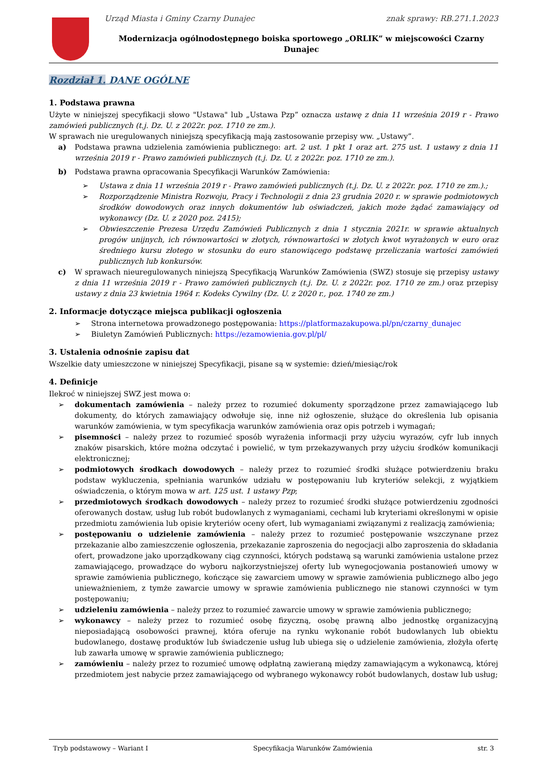Urząd Miasta i Gminy Czarny Dunajec znak sprawy: RB.271.1.2023
Modernizacja ogólnodostępnego boiska sportowego „ORLIK” w miejscowości Czarny Dunajec
Rozdział 1. DANE OGÓLNE
1. Podstawa prawna
Użyte w niniejszej specyfikacji słowo "Ustawa" lub „Ustawa Pzp” oznacza ustawę z dnia 11 września 2019 r - Prawo zamówień publicznych (t.j. Dz. U. z 2022r. poz. 1710 ze zm.).
W sprawach nie uregulowanych niniejszą specyfikacją mają zastosowanie przepisy ww. „Ustawy”.
a) Podstawa prawna udzielenia zamówienia publicznego: art. 2 ust. 1 pkt 1 oraz art. 275 ust. 1 ustawy z dnia 11 września 2019 r - Prawo zamówień publicznych (t.j. Dz. U. z 2022r. poz. 1710 ze zm.).
b) Podstawa prawna opracowania Specyfikacji Warunków Zamówienia:
➢ Ustawa z dnia 11 września 2019 r - Prawo zamówień publicznych (t.j. Dz. U. z 2022r. poz. 1710 ze zm.).;
➢ Rozporządzenie Ministra Rozwoju, Pracy i Technologii z dnia 23 grudnia 2020 r. w sprawie podmiotowych środków dowodowych oraz innych dokumentów lub oświadczeń, jakich może żądać zamawiający od wykonawcy (Dz. U. z 2020 poz. 2415);
➢ Obwieszczenie Prezesa Urzędu Zamówień Publicznych z dnia 1 stycznia 2021r. w sprawie aktualnych progów unijnych, ich równowartości w złotych, równowartości w złotych kwot wyrażonych w euro oraz średniego kursu złotego w stosunku do euro stanowiącego podstawę przeliczania wartości zamówień publicznych lub konkursów.
c) W sprawach nieuregulowanych niniejszą Specyfikacją Warunków Zamówienia (SWZ) stosuje się przepisy ustawy z dnia 11 września 2019 r - Prawo zamówień publicznych (t.j. Dz. U. z 2022r. poz. 1710 ze zm.) oraz przepisy ustawy z dnia 23 kwietnia 1964 r. Kodeks Cywilny (Dz. U. z 2020 r., poz. 1740 ze zm.)
2. Informacje dotyczące miejsca publikacji ogłoszenia
➢ Strona internetowa prowadzonego postępowania: https://platformazakupowa.pl/pn/czarny_dunajec
➢ Biuletyn Zamówień Publicznych: https://ezamowienia.gov.pl/pl/
3. Ustalenia odnośnie zapisu dat
Wszelkie daty umieszczone w niniejszej Specyfikacji, pisane są w systemie: dzień/miesiąc/rok
4. Definicje
Ilekroć w niniejszej SWZ jest mowa o:
➢ dokumentach zamówienia – należy przez to rozumieć dokumenty sporządzone przez zamawiającego lub dokumenty, do których zamawiający odwołuje się, inne niż ogłoszenie, służące do określenia lub opisania warunków zamówienia, w tym specyfikacja warunków zamówienia oraz opis potrzeb i wymagań;
➢ pisemności – należy przez to rozumieć sposób wyrażenia informacji przy użyciu wyrazów, cyfr lub innych znaków pisarskich, które można odczytać i powielić, w tym przekazywanych przy użyciu środków komunikacji elektronicznej;
➢ podmiotowych środkach dowodowych – należy przez to rozumieć środki służące potwierdzeniu braku podstaw wykluczenia, spełniania warunków udziału w postępowaniu lub kryteriów selekcji, z wyjątkiem oświadczenia, o którym mowa w art. 125 ust. 1 ustawy Pzp;
➢ przedmiotowych środkach dowodowych – należy przez to rozumieć środki służące potwierdzeniu zgodności oferowanych dostaw, usług lub robót budowlanych z wymaganiami, cechami lub kryteriami określonymi w opisie przedmiotu zamówienia lub opisie kryteriów oceny ofert, lub wymaganiami związanymi z realizacją zamówienia;
➢ postępowaniu o udzielenie zamówienia – należy przez to rozumieć postępowanie wszczynane przez przekazanie albo zamieszczenie ogłoszenia, przekazanie zaproszenia do negocjacji albo zaproszenia do składania ofert, prowadzone jako uporządkowany ciąg czynności, których podstawą są warunki zamówienia ustalone przez zamawiającego, prowadzące do wyboru najkorzystniejszej oferty lub wynegocjowania postanowień umowy w sprawie zamówienia publicznego, kończące się zawarciem umowy w sprawie zamówienia publicznego albo jego unieważnieniem, z tymże zawarcie umowy w sprawie zamówienia publicznego nie stanowi czynności w tym postępowaniu;
➢ udzieleniu zamówienia – należy przez to rozumieć zawarcie umowy w sprawie zamówienia publicznego;
➢ wykonawcy – należy przez to rozumieć osobę fizyczną, osobę prawną albo jednostkę organizacyjną nieposiadającą osobowości prawnej, która oferuje na rynku wykonanie robót budowlanych lub obiektu budowlanego, dostawę produktów lub świadczenie usług lub ubiega się o udzielenie zamówienia, złożyła ofertę lub zawarła umowę w sprawie zamówienia publicznego;
➢ zamówieniu – należy przez to rozumieć umowę odpłatną zawieraną między zamawiającym a wykonawcą, której przedmiotem jest nabycie przez zamawiającego od wybranego wykonawcy robót budowlanych, dostaw lub usług;
Tryb podstawowy – Wariant I Specyfikacja Warunków Zamówienia str. 3